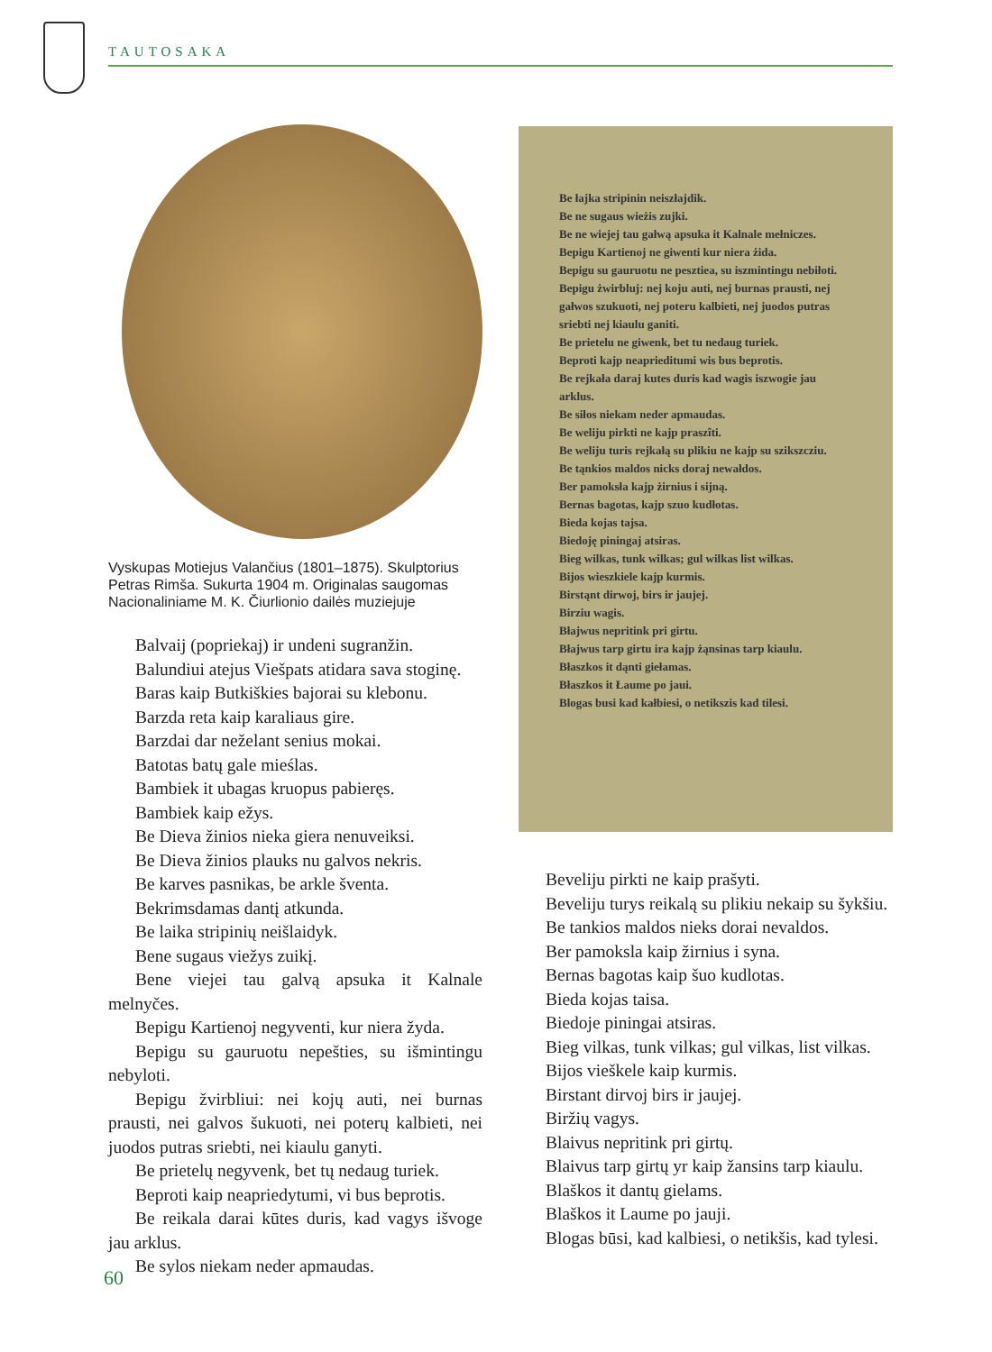TAUTOSAKA
Vyskupas Motiejus Valančius (1801–1875). Skulptorius Petras Rimša. Sukurta 1904 m. Originalas saugomas Nacionaliniame M. K. Čiurlionio dailės muziejuje
Balvaij (popriekaj) ir undeni sugranžin.
Balundiui atejus Viešpats atidara sava stoginę.
Baras kaip Butkiškies bajorai su klebonu.
Barzda reta kaip karaliaus gire.
Barzdai dar neželant senius mokai.
Batotas batų gale mieślas.
Bambiek it ubagas kruopus pabieręs.
Bambiek kaip ežys.
Be Dieva žinios nieka giera nenuveiksi.
Be Dieva žinios plauks nu galvos nekris.
Be karves pasnikas, be arkle šventa.
Bekrimsdamas dantį atkunda.
Be laika stripinių neišlaidyk.
Bene sugaus viežys zuikį.
Bene viejei tau galvą apsuka it Kalnale melnyčes.
Bepigu Kartienoj negyventi, kur niera žyda.
Bepigu su gauruotu nepešties, su išmintingu nebyloti.
Bepigu žvirbliui: nei kojų auti, nei burnas prausti, nei galvos šukuoti, nei poterų kalbieti, nei juodos putras sriebti, nei kiaulu ganyti.
Be prietelų negyvenk, bet tų nedaug turiek.
Beproti kaip neapriedytumi, vi bus beprotis.
Be reikala darai kūtes duris, kad vagys išvoge jau arklus.
Be sylos niekam neder apmaudas.
Be łajka stripinin neiszłajdik.
Be ne sugaus wieżis zujki.
Be ne wiejej tau gałwą apsuka it Kalnale mełniczes.
Bepigu Kartienoj ne giwenti kur niera żida.
Bepigu su gauruotu ne pesztiea, su iszmintingu nebiłoti.
Bepigu żwirbluj: nej koju auti, nej burnas prausti, nej gałwos szukuoti, nej poteru kalbieti, nej juodos putras sriebti nej kiaulu ganiti.
Be prietelu ne giwenk, bet tu nedaug turiek.
Beproti kajp neaprieditumi wis bus beprotis.
Be rejkała daraj kutes duris kad wagis iszwogie jau arklus.
Be siłos niekam neder apmaudas.
Be weliju pirkti ne kajp praszîti.
Be weliju turis rejkałą su plikiu ne kajp su szikszcziu.
Be tąnkios maldos nicks doraj newałdos.
Ber pamoksła kajp żirnius i sijną.
Bernas bagotas, kajp szuo kudłotas.
Bieda kojas tajsa.
Biedoję piningaj atsiras.
Bieg wilkas, tunk wilkas; gul wilkas list wilkas.
Bijos wieszkiele kajp kurmis.
Birstąnt dirwoj, birs ir jaujej.
Birziu wagis.
Błajwus nepritink pri girtu.
Błajwus tarp girtu ira kajp żąnsinas tarp kiaulu.
Błaszkos it dąnti giełamas.
Błaszkos it Łaume po jaui.
Blogas busi kad kałbiesi, o netikszis kad tilesi.
Beveliju pirkti ne kaip prašyti.
Beveliju turys reikalą su plikiu nekaip su šykšiu.
Be tankios maldos nieks dorai nevaldos.
Ber pamoksla kaip žirnius i syna.
Bernas bagotas kaip šuo kudlotas.
Bieda kojas taisa.
Biedoje piningai atsiras.
Bieg vilkas, tunk vilkas; gul vilkas, list vilkas.
Bijos vieškele kaip kurmis.
Birstant dirvoj birs ir jaujej.
Biržių vagys.
Blaivus nepritink pri girtų.
Blaivus tarp girtų yr kaip žansins tarp kiaulu.
Blaškos it dantų gielams.
Blaškos it Laume po jauji.
Blogas būsi, kad kalbiesi, o netikšis, kad tylesi.
60